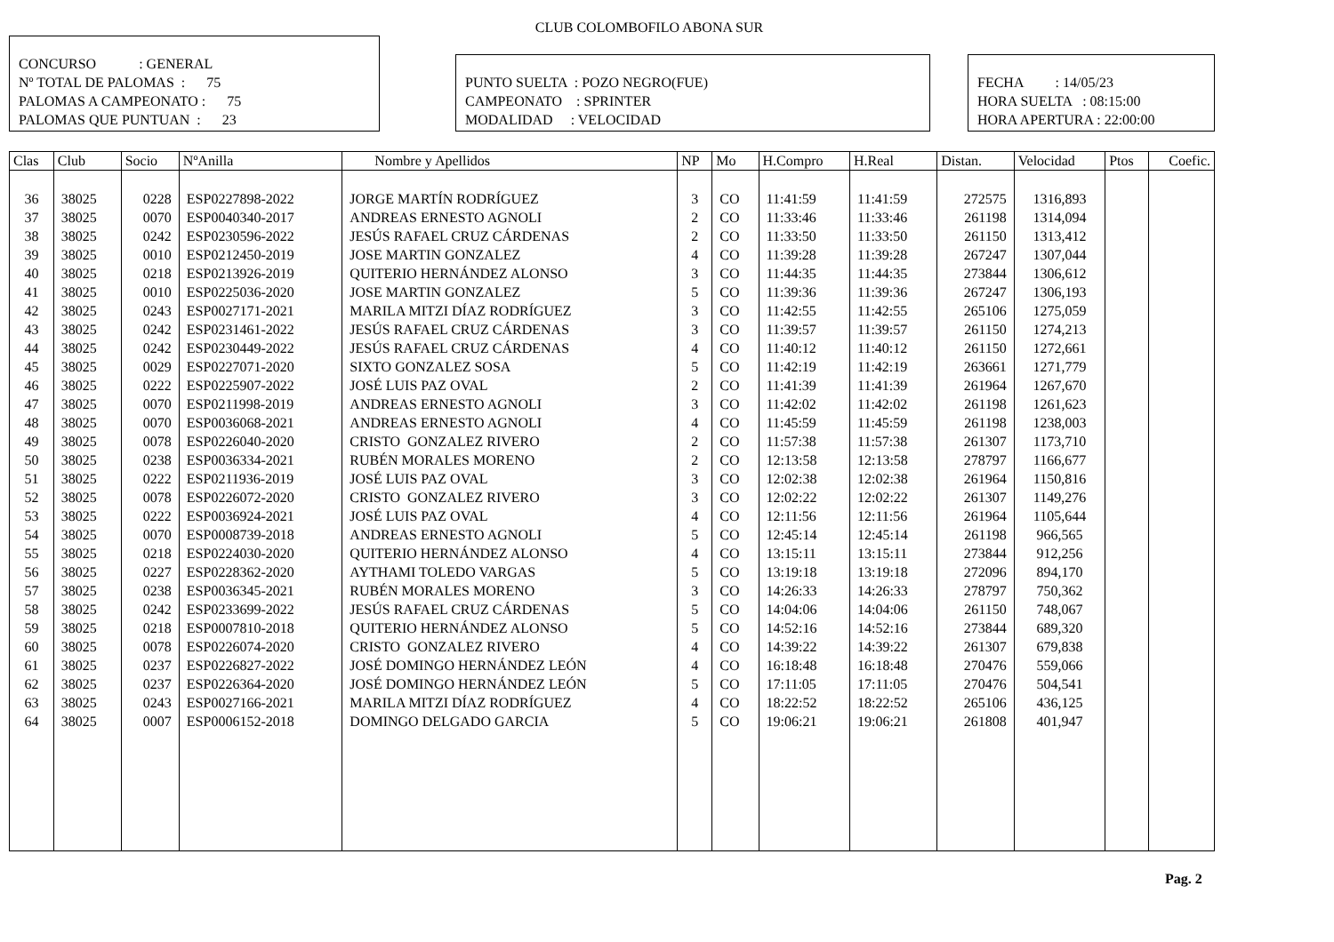CLUB COLOMBOFILO ABONA SUR
CONCURSO : GENERAL
Nº TOTAL DE PALOMAS : 75
PALOMAS A CAMPEONATO : 75
PALOMAS QUE PUNTUAN : 23
PUNTO SUELTA : POZO NEGRO(FUE)
CAMPEONATO : SPRINTER
MODALIDAD : VELOCIDAD
FECHA : 14/05/23
HORA SUELTA : 08:15:00
HORA APERTURA : 22:00:00
| Clas | Club | Socio | NºAnilla | Nombre y Apellidos | NP | Mo | H.Compro | H.Real | Distan. | Velocidad | Ptos | Coefic. |
| --- | --- | --- | --- | --- | --- | --- | --- | --- | --- | --- | --- | --- |
| 36 | 38025 | 0228 | ESP0227898-2022 | JORGE MARTÍN RODRÍGUEZ | 3 | CO | 11:41:59 | 11:41:59 | 272575 | 1316,893 | | |
| 37 | 38025 | 0070 | ESP0040340-2017 | ANDREAS ERNESTO AGNOLI | 2 | CO | 11:33:46 | 11:33:46 | 261198 | 1314,094 | | |
| 38 | 38025 | 0242 | ESP0230596-2022 | JESÚS RAFAEL CRUZ CÁRDENAS | 2 | CO | 11:33:50 | 11:33:50 | 261150 | 1313,412 | | |
| 39 | 38025 | 0010 | ESP0212450-2019 | JOSE MARTIN GONZALEZ | 4 | CO | 11:39:28 | 11:39:28 | 267247 | 1307,044 | | |
| 40 | 38025 | 0218 | ESP0213926-2019 | QUITERIO HERNÁNDEZ ALONSO | 3 | CO | 11:44:35 | 11:44:35 | 273844 | 1306,612 | | |
| 41 | 38025 | 0010 | ESP0225036-2020 | JOSE MARTIN GONZALEZ | 5 | CO | 11:39:36 | 11:39:36 | 267247 | 1306,193 | | |
| 42 | 38025 | 0243 | ESP0027171-2021 | MARILA MITZI DÍAZ RODRÍGUEZ | 3 | CO | 11:42:55 | 11:42:55 | 265106 | 1275,059 | | |
| 43 | 38025 | 0242 | ESP0231461-2022 | JESÚS RAFAEL CRUZ CÁRDENAS | 3 | CO | 11:39:57 | 11:39:57 | 261150 | 1274,213 | | |
| 44 | 38025 | 0242 | ESP0230449-2022 | JESÚS RAFAEL CRUZ CÁRDENAS | 4 | CO | 11:40:12 | 11:40:12 | 261150 | 1272,661 | | |
| 45 | 38025 | 0029 | ESP0227071-2020 | SIXTO GONZALEZ SOSA | 5 | CO | 11:42:19 | 11:42:19 | 263661 | 1271,779 | | |
| 46 | 38025 | 0222 | ESP0225907-2022 | JOSÉ LUIS PAZ OVAL | 2 | CO | 11:41:39 | 11:41:39 | 261964 | 1267,670 | | |
| 47 | 38025 | 0070 | ESP0211998-2019 | ANDREAS ERNESTO AGNOLI | 3 | CO | 11:42:02 | 11:42:02 | 261198 | 1261,623 | | |
| 48 | 38025 | 0070 | ESP0036068-2021 | ANDREAS ERNESTO AGNOLI | 4 | CO | 11:45:59 | 11:45:59 | 261198 | 1238,003 | | |
| 49 | 38025 | 0078 | ESP0226040-2020 | CRISTO GONZALEZ RIVERO | 2 | CO | 11:57:38 | 11:57:38 | 261307 | 1173,710 | | |
| 50 | 38025 | 0238 | ESP0036334-2021 | RUBÉN MORALES MORENO | 2 | CO | 12:13:58 | 12:13:58 | 278797 | 1166,677 | | |
| 51 | 38025 | 0222 | ESP0211936-2019 | JOSÉ LUIS PAZ OVAL | 3 | CO | 12:02:38 | 12:02:38 | 261964 | 1150,816 | | |
| 52 | 38025 | 0078 | ESP0226072-2020 | CRISTO GONZALEZ RIVERO | 3 | CO | 12:02:22 | 12:02:22 | 261307 | 1149,276 | | |
| 53 | 38025 | 0222 | ESP0036924-2021 | JOSÉ LUIS PAZ OVAL | 4 | CO | 12:11:56 | 12:11:56 | 261964 | 1105,644 | | |
| 54 | 38025 | 0070 | ESP0008739-2018 | ANDREAS ERNESTO AGNOLI | 5 | CO | 12:45:14 | 12:45:14 | 261198 | 966,565 | | |
| 55 | 38025 | 0218 | ESP0224030-2020 | QUITERIO HERNÁNDEZ ALONSO | 4 | CO | 13:15:11 | 13:15:11 | 273844 | 912,256 | | |
| 56 | 38025 | 0227 | ESP0228362-2020 | AYTHAMI TOLEDO VARGAS | 5 | CO | 13:19:18 | 13:19:18 | 272096 | 894,170 | | |
| 57 | 38025 | 0238 | ESP0036345-2021 | RUBÉN MORALES MORENO | 3 | CO | 14:26:33 | 14:26:33 | 278797 | 750,362 | | |
| 58 | 38025 | 0242 | ESP0233699-2022 | JESÚS RAFAEL CRUZ CÁRDENAS | 5 | CO | 14:04:06 | 14:04:06 | 261150 | 748,067 | | |
| 59 | 38025 | 0218 | ESP0007810-2018 | QUITERIO HERNÁNDEZ ALONSO | 5 | CO | 14:52:16 | 14:52:16 | 273844 | 689,320 | | |
| 60 | 38025 | 0078 | ESP0226074-2020 | CRISTO GONZALEZ RIVERO | 4 | CO | 14:39:22 | 14:39:22 | 261307 | 679,838 | | |
| 61 | 38025 | 0237 | ESP0226827-2022 | JOSÉ DOMINGO HERNÁNDEZ LEÓN | 4 | CO | 16:18:48 | 16:18:48 | 270476 | 559,066 | | |
| 62 | 38025 | 0237 | ESP0226364-2020 | JOSÉ DOMINGO HERNÁNDEZ LEÓN | 5 | CO | 17:11:05 | 17:11:05 | 270476 | 504,541 | | |
| 63 | 38025 | 0243 | ESP0027166-2021 | MARILA MITZI DÍAZ RODRÍGUEZ | 4 | CO | 18:22:52 | 18:22:52 | 265106 | 436,125 | | |
| 64 | 38025 | 0007 | ESP0006152-2018 | DOMINGO DELGADO GARCIA | 5 | CO | 19:06:21 | 19:06:21 | 261808 | 401,947 | | |
Pag. 2